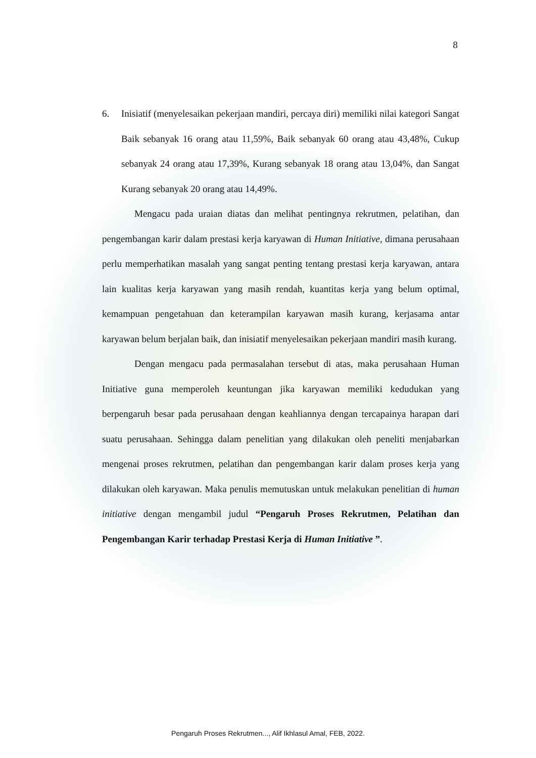8
6. Inisiatif (menyelesaikan pekerjaan mandiri, percaya diri) memiliki nilai kategori Sangat Baik sebanyak 16 orang atau 11,59%, Baik sebanyak 60 orang atau 43,48%, Cukup sebanyak 24 orang atau 17,39%, Kurang sebanyak 18 orang atau 13,04%, dan Sangat Kurang sebanyak 20 orang atau 14,49%.
Mengacu pada uraian diatas dan melihat pentingnya rekrutmen, pelatihan, dan pengembangan karir dalam prestasi kerja karyawan di Human Initiative, dimana perusahaan perlu memperhatikan masalah yang sangat penting tentang prestasi kerja karyawan, antara lain kualitas kerja karyawan yang masih rendah, kuantitas kerja yang belum optimal, kemampuan pengetahuan dan keterampilan karyawan masih kurang, kerjasama antar karyawan belum berjalan baik, dan inisiatif menyelesaikan pekerjaan mandiri masih kurang.
Dengan mengacu pada permasalahan tersebut di atas, maka perusahaan Human Initiative guna memperoleh keuntungan jika karyawan memiliki kedudukan yang berpengaruh besar pada perusahaan dengan keahliannya dengan tercapainya harapan dari suatu perusahaan. Sehingga dalam penelitian yang dilakukan oleh peneliti menjabarkan mengenai proses rekrutmen, pelatihan dan pengembangan karir dalam proses kerja yang dilakukan oleh karyawan. Maka penulis memutuskan untuk melakukan penelitian di human initiative dengan mengambil judul “Pengaruh Proses Rekrutmen, Pelatihan dan Pengembangan Karir terhadap Prestasi Kerja di Human Initiative ”.
Pengaruh Proses Rekrutmen..., Alif Ikhlasul Amal, FEB, 2022.